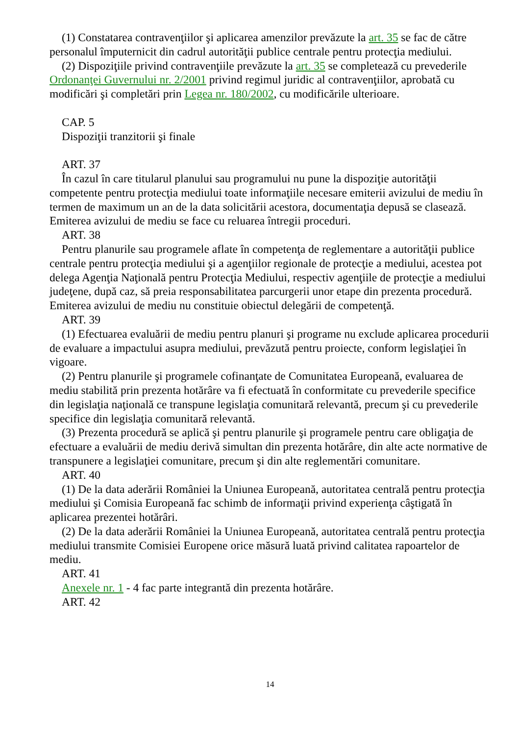(1) Constatarea contravenţiilor şi aplicarea amenzilor prevăzute la art. 35 se fac de către personalul împuternicit din cadrul autorităţii publice centrale pentru protecţia mediului.
(2) Dispoziţiile privind contravenţiile prevăzute la art. 35 se completează cu prevederile Ordonanţei Guvernului nr. 2/2001 privind regimul juridic al contravenţiilor, aprobată cu modificări şi completări prin Legea nr. 180/2002, cu modificările ulterioare.
CAP. 5
Dispoziţii tranzitorii şi finale
ART. 37
În cazul în care titularul planului sau programului nu pune la dispoziţie autorităţii competente pentru protecţia mediului toate informaţiile necesare emiterii avizului de mediu în termen de maximum un an de la data solicitării acestora, documentaţia depusă se clasează. Emiterea avizului de mediu se face cu reluarea întregii proceduri.
ART. 38
Pentru planurile sau programele aflate în competenţa de reglementare a autorităţii publice centrale pentru protecţia mediului şi a agenţiilor regionale de protecţie a mediului, acestea pot delega Agenţia Naţională pentru Protecţia Mediului, respectiv agenţiile de protecţie a mediului judeţene, după caz, să preia responsabilitatea parcurgerii unor etape din prezenta procedură. Emiterea avizului de mediu nu constituie obiectul delegării de competenţă.
ART. 39
(1) Efectuarea evaluării de mediu pentru planuri şi programe nu exclude aplicarea procedurii de evaluare a impactului asupra mediului, prevăzută pentru proiecte, conform legislaţiei în vigoare.
(2) Pentru planurile şi programele cofinanţate de Comunitatea Europeană, evaluarea de mediu stabilită prin prezenta hotărâre va fi efectuată în conformitate cu prevederile specifice din legislaţia naţională ce transpune legislaţia comunitară relevantă, precum şi cu prevederile specifice din legislaţia comunitară relevantă.
(3) Prezenta procedură se aplică şi pentru planurile şi programele pentru care obligaţia de efectuare a evaluării de mediu derivă simultan din prezenta hotărâre, din alte acte normative de transpunere a legislaţiei comunitare, precum şi din alte reglementări comunitare.
ART. 40
(1) De la data aderării României la Uniunea Europeană, autoritatea centrală pentru protecţia mediului şi Comisia Europeană fac schimb de informaţii privind experienţa câştigată în aplicarea prezentei hotărâri.
(2) De la data aderării României la Uniunea Europeană, autoritatea centrală pentru protecţia mediului transmite Comisiei Europene orice măsură luată privind calitatea rapoartelor de mediu.
ART. 41
Anexele nr. 1 - 4 fac parte integrantă din prezenta hotărâre.
ART. 42
14